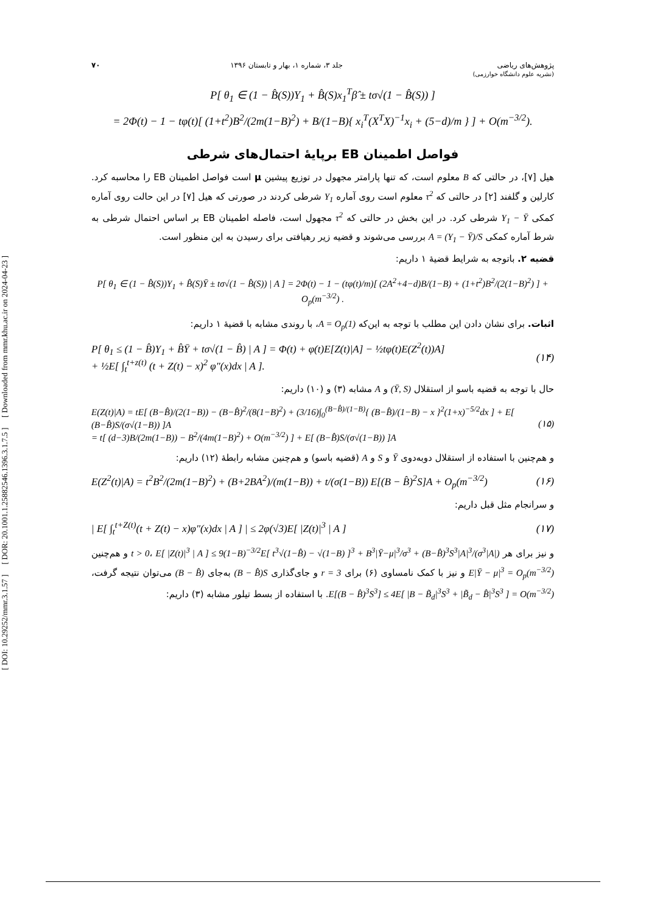[ DOI: 10.29252/mmr.3.1.57 ] [ DOR: 20.1001.1.25882546.1396.3.1.7.5 ] [ Downloaded from mmr.khu.ac.ir on 2024-04-23 ]
پژوهش‌های ریاضی
(نشریه علوم دانشگاه خوارزمی) جلد ۳، شماره ۱، بهار و تابستان ۱۳۹۶ ۷۰
P[ θ<sub>1</sub> ∈ (1 − B̂(S))Y<sub>1</sub> + B̂(S)x<sub>1</sub><sup>T</sup>β̂ ± tσ√(1 − B̂(S)) ]
= 2Φ(t) − 1 − tφ(t)[ (1+t<sup>2</sup>)B<sup>2</sup>/(2m(1−B)<sup>2</sup>) + B/(1−B){ x<sub>i</sub><sup>T</sup>(X<sup>T</sup>X)<sup>−1</sup>x<sub>i</sub> + (5−d)/m } ] + O(m<sup>−3/2</sup>).
فواصل اطمینان EB برپایهٔ احتمال‌های شرطی
هیل [۷]، در حالتی که B معلوم است، که تنها پارامتر مجهول در توزیع پیشین μ است فواصل اطمینان EB را محاسبه کرد. کارلین و گلفند [۲] در حالتی که τ<sup>2</sup> معلوم است روی آماره Y<sub>1</sub> شرطی کردند در صورتی که هیل [۷] در این حالت روی آماره کمکی Y<sub>1</sub> − Ȳ شرطی کرد. در این بخش در حالتی که τ<sup>2</sup> مجهول است، فاصله اطمینان EB بر اساس احتمال شرطی به شرط آماره کمکی A = (Y<sub>1</sub> − Ȳ)/S بررسی می‌شوند و قضیه زیر رهیافتی برای رسیدن به این منظور است.
قضیه ۲. باتوجه به شرایط قضیهٔ ۱ داریم:
P[ θ<sub>1</sub> ∈ (1 − B̂(S))Y<sub>1</sub> + B̂(S)Ȳ ± tσ√(1 − B̂(S)) | A ] = 2Φ(t) − 1 − (tφ(t)/m)[ (2A<sup>2</sup>+4−d)B/(1−B) + (1+t<sup>2</sup>)B<sup>2</sup>/(2(1−B)<sup>2</sup>) ] + O<sub>p</sub>(m<sup>−3/2</sup>) .
اثبات. برای نشان دادن این مطلب با توجه به این‌که A = O<sub>p</sub>(1)، با روندی مشابه با قضیهٔ ۱ داریم:
P[ θ<sub>1</sub> ≤ (1 − B̂)Y<sub>1</sub> + B̂Ȳ + tσ√(1 − B̂) | A ] = Φ(t) + φ(t)E[Z(t)|A] − ½tφ(t)E(Z<sup>2</sup>(t))A]
+ ½E[ ∫<sub>t</sub><sup>t+z(t)</sup> (t + Z(t) − x)<sup>2</sup> φ″(x)dx | A ]. (۱۴)
حال با توجه به قضیه باسو از استقلال (Ȳ, S) و A مشابه (۳) و (۱۰) داریم:
E(Z(t)|A) = tE[ (B−B̂)/(2(1−B)) − (B−B̂)<sup>2</sup>/(8(1−B)<sup>2</sup>) + (3/16)∫<sub>0</sub><sup>(B−B̂)/(1−B)</sup>{ (B−B̂)/(1−B) − x }<sup>2</sup>(1+x)<sup>−5/2</sup>dx ] + E[ (B−B̂)S/(σ√(1−B)) ]A
= t[ (d−3)B/(2m(1−B)) − B<sup>2</sup>/(4m(1−B)<sup>2</sup>) + O(m<sup>−3/2</sup>) ] + E[ (B−B̂)S/(σ√(1−B)) ]A (۱۵)
و هم‌چنین با استفاده از استقلال دوبه‌دوی Ȳ و S و A (قضیه باسو) و هم‌چنین مشابه رابطهٔ (۱۲) داریم:
E(Z<sup>2</sup>(t)|A) = t<sup>2</sup>B<sup>2</sup>/(2m(1−B)<sup>2</sup>) + (B+2BA<sup>2</sup>)/(m(1−B)) + t/(σ(1−B)) E[(B − B̂)<sup>2</sup>S]A + O<sub>p</sub>(m<sup>−3/2</sup>) (۱۶)
و سرانجام مثل قبل داریم:
| E[ ∫<sub>t</sub><sup>t+Z(t)</sup>(t + Z(t) − x)φ″(x)dx | A ] | ≤ 2φ(√3)E[ |Z(t)|<sup>3</sup> | A ] (۱۷)
و نیز برای هر t > 0، E[ |Z(t)|<sup>3</sup> | A ] ≤ 9(1−B)<sup>−3/2</sup>E[ t<sup>3</sup>√(1−B̂) − √(1−B) ]<sup>3</sup> + B<sup>3</sup>|Ȳ−μ|<sup>3</sup>/σ<sup>3</sup> + (B−B̂)<sup>3</sup>S<sup>3</sup>|A|<sup>3</sup>/(σ<sup>3</sup>|A|) و هم‌چنین E|Ȳ − μ|<sup>3</sup> = O<sub>p</sub>(m<sup>−3/2</sup>) و نیز با کمک نامساوی (۶) برای r = 3 و جای‌گذاری (B − B̂)S به‌جای (B − B̂) می‌توان نتیجه گرفت، E[(B − B̂)<sup>3</sup>S<sup>3</sup>] ≤ 4E[ |B − B̃<sub>d</sub>|<sup>3</sup>S<sup>3</sup> + |B̃<sub>d</sub> − B̂|<sup>3</sup>S<sup>3</sup> ] = O(m<sup>−3/2</sup>). با استفاده از بسط تیلور مشابه (۳) داریم: